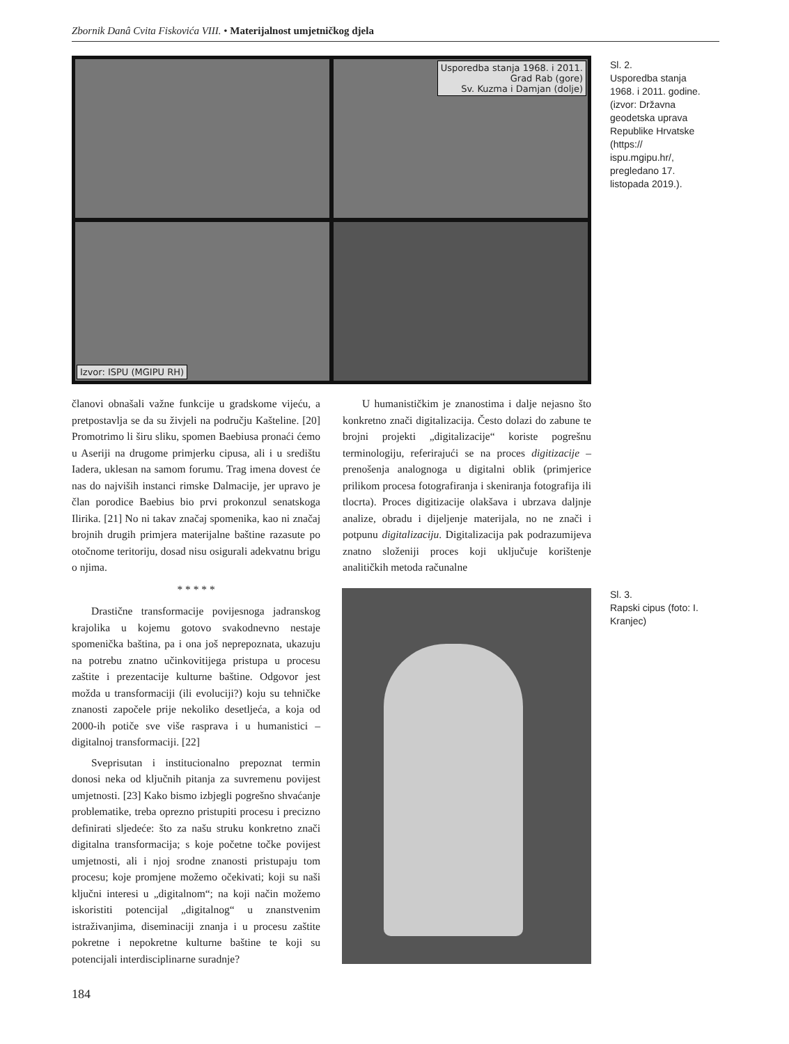Zbornik Danâ Cvita Fiskovića VIII. • Materijalnost umjetničkog djela
Usporedba stanja 1968. i 2011.
Grad Rab (gore)
Sv. Kuzma i Damjan (dolje)
Izvor: ISPU (MGIPU RH)
Sl. 2.
Usporedba stanja 1968. i 2011. godine. (izvor: Državna geodetska uprava Republike Hrvatske (https:// ispu.mgipu.hr/, pregledano 17. listopada 2019.).
članovi obnašali važne funkcije u gradskome vijeću, a pretpostavlja se da su živjeli na području Kašteline. [20] Promotrimo li širu sliku, spomen Baebiusa pronaći ćemo u Aseriji na drugome primjerku cipusa, ali i u središtu Iadera, uklesan na samom forumu. Trag imena dovest će nas do najviših instanci rimske Dalmacije, jer upravo je član porodice Baebius bio prvi prokonzul senatskoga Ilirika. [21] No ni takav značaj spomenika, kao ni značaj brojnih drugih primjera materijalne baštine razasute po otočnome teritoriju, dosad nisu osigurali adekvatnu brigu o njima.
* * * * *
Drastične transformacije povijesnoga jadranskog krajolika u kojemu gotovo svakodnevno nestaje spomenička baština, pa i ona još neprepoznata, ukazuju na potrebu znatno učinkovitijega pristupa u procesu zaštite i prezentacije kulturne baštine. Odgovor jest možda u transformaciji (ili evoluciji?) koju su tehničke znanosti započele prije nekoliko desetljeća, a koja od 2000-ih potiče sve više rasprava i u humanistici – digitalnoj transformaciji. [22]
Sveprisutan i institucionalno prepoznat termin donosi neka od ključnih pitanja za suvremenu povijest umjetnosti. [23] Kako bismo izbjegli pogrešno shvaćanje problematike, treba oprezno pristupiti procesu i precizno definirati sljedeće: što za našu struku konkretno znači digitalna transformacija; s koje početne točke povijest umjetnosti, ali i njoj srodne znanosti pristupaju tom procesu; koje promjene možemo očekivati; koji su naši ključni interesi u „digitalnom“; na koji način možemo iskoristiti potencijal „digitalnog“ u znanstvenim istraživanjima, diseminaciji znanja i u procesu zaštite pokretne i nepokretne kulturne baštine te koji su potencijali interdisciplinarne suradnje?
U humanističkim je znanostima i dalje nejasno što konkretno znači digitalizacija. Često dolazi do zabune te brojni projekti „digitalizacije“ koriste pogrešnu terminologiju, referirajući se na proces digitizacije – prenošenja analognoga u digitalni oblik (primjerice prilikom procesa fotografiranja i skeniranja fotografija ili tlocrta). Proces digitizacije olakšava i ubrzava daljnje analize, obradu i dijeljenje materijala, no ne znači i potpunu digitalizaciju. Digitalizacija pak podrazumijeva znatno složeniji proces koji uključuje korištenje analitičkih metoda računalne
Sl. 3.
Rapski cipus (foto: I. Kranjec)
184